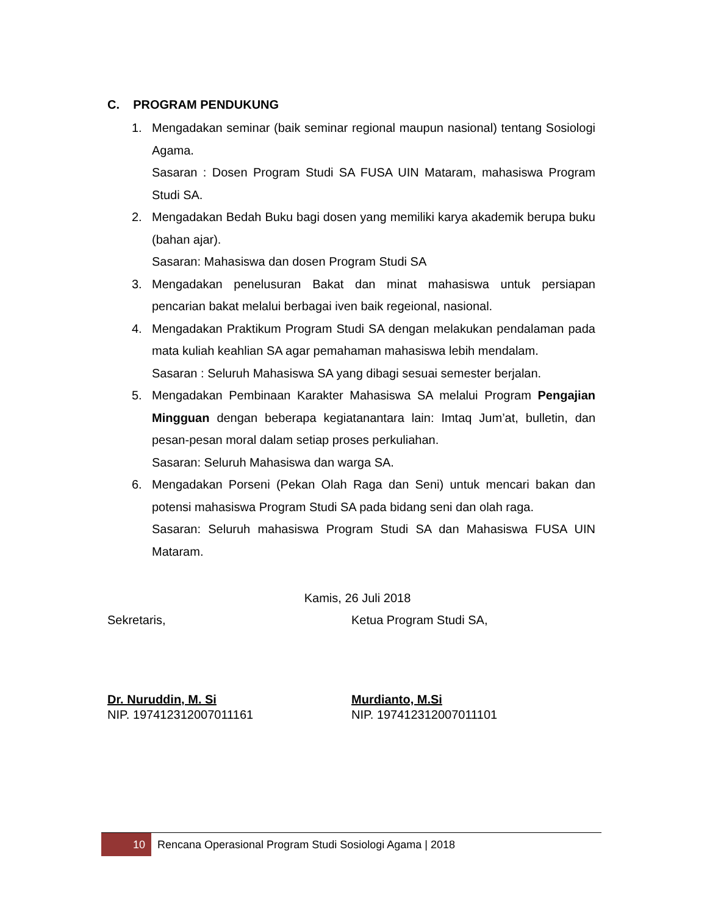C. PROGRAM PENDUKUNG
1. Mengadakan seminar (baik seminar regional maupun nasional) tentang Sosiologi Agama.
Sasaran : Dosen Program Studi SA FUSA UIN Mataram, mahasiswa Program Studi SA.
2. Mengadakan Bedah Buku bagi dosen yang memiliki karya akademik berupa buku (bahan ajar).
Sasaran: Mahasiswa dan dosen Program Studi SA
3. Mengadakan penelusuran Bakat dan minat mahasiswa untuk persiapan pencarian bakat melalui berbagai iven baik regeional, nasional.
4. Mengadakan Praktikum Program Studi SA dengan melakukan pendalaman pada mata kuliah keahlian SA agar pemahaman mahasiswa lebih mendalam.
Sasaran : Seluruh Mahasiswa SA yang dibagi sesuai semester berjalan.
5. Mengadakan Pembinaan Karakter Mahasiswa SA melalui Program Pengajian Mingguan dengan beberapa kegiatanantara lain: Imtaq Jum’at, bulletin, dan pesan-pesan moral dalam setiap proses perkuliahan.
Sasaran: Seluruh Mahasiswa dan warga SA.
6. Mengadakan Porseni (Pekan Olah Raga dan Seni) untuk mencari bakan dan potensi mahasiswa Program Studi SA pada bidang seni dan olah raga.
Sasaran: Seluruh mahasiswa Program Studi SA dan Mahasiswa FUSA UIN Mataram.
Kamis, 26 Juli 2018
Sekretaris, Ketua Program Studi SA,
Dr. Nuruddin, M. Si
NIP. 197412312007011161
Murdianto, M.Si
NIP. 197412312007011101
10 Rencana Operasional Program Studi Sosiologi Agama | 2018